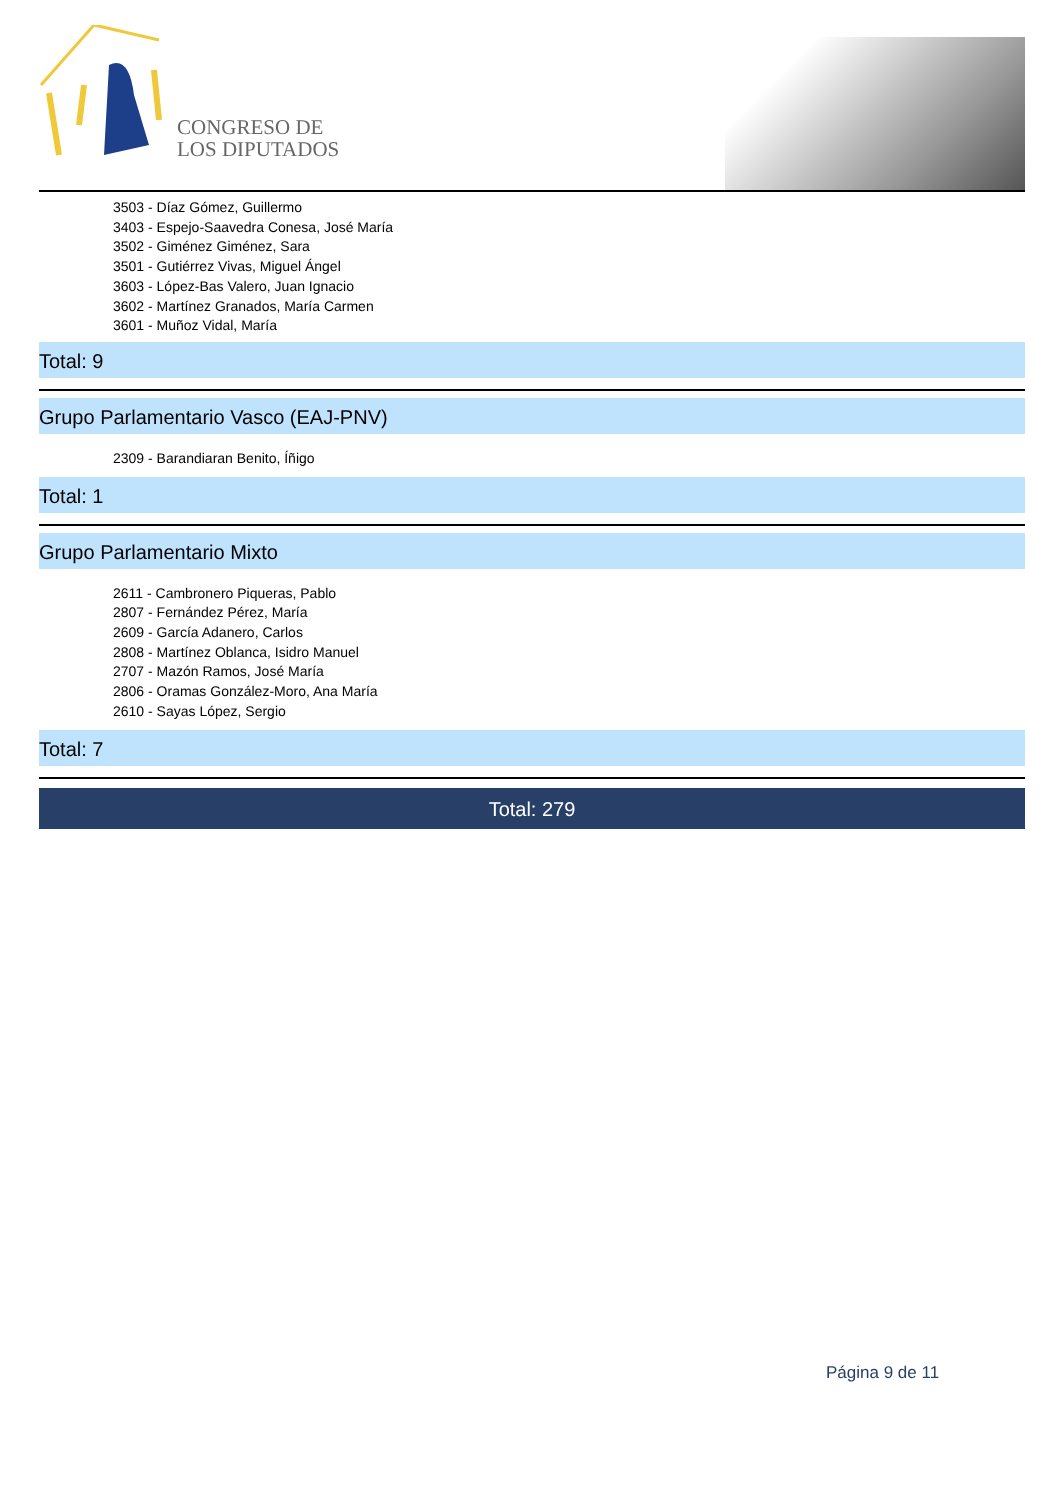CONGRESO DE
LOS DIPUTADOS
3503 - Díaz Gómez, Guillermo
3403 - Espejo-Saavedra Conesa, José María
3502 - Giménez Giménez, Sara
3501 - Gutiérrez Vivas, Miguel Ángel
3603 - López-Bas Valero, Juan Ignacio
3602 - Martínez Granados, María Carmen
3601 - Muñoz Vidal, María
Total: 9
Grupo Parlamentario Vasco (EAJ-PNV)
2309 - Barandiaran Benito, Íñigo
Total: 1
Grupo Parlamentario Mixto
2611 - Cambronero Piqueras, Pablo
2807 - Fernández Pérez, María
2609 - García Adanero, Carlos
2808 - Martínez Oblanca, Isidro Manuel
2707 - Mazón Ramos, José María
2806 - Oramas González-Moro, Ana María
2610 - Sayas López, Sergio
Total: 7
Total: 279
Página 9 de 11